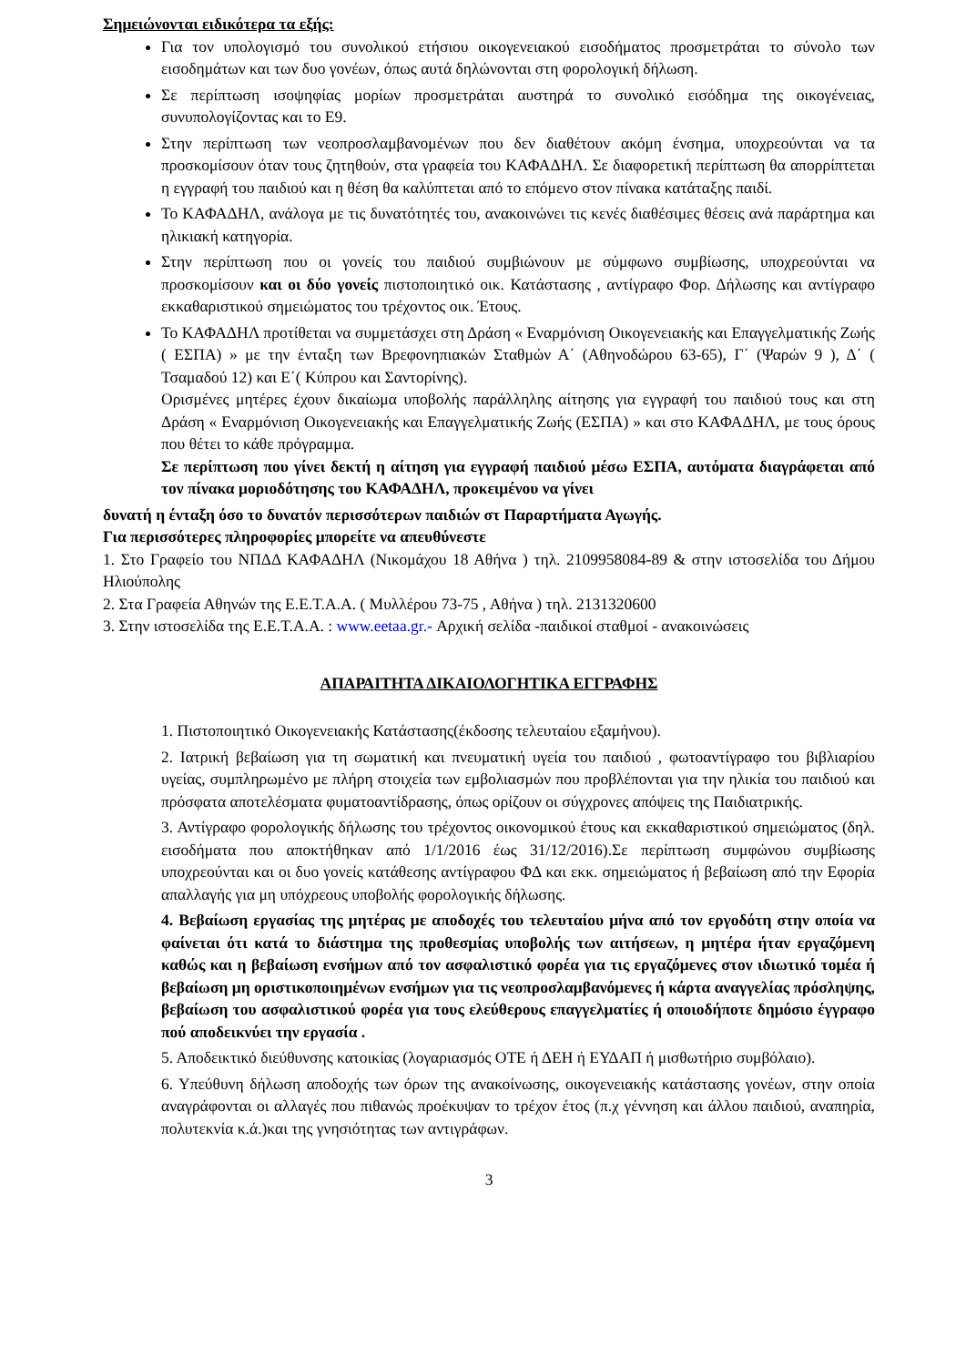Σημειώνονται ειδικότερα τα εξής:
Για τον υπολογισμό του συνολικού ετήσιου οικογενειακού εισοδήματος προσμετράται το σύνολο των εισοδημάτων και των δυο γονέων, όπως αυτά δηλώνονται στη φορολογική δήλωση.
Σε περίπτωση ισοψηφίας μορίων προσμετράται αυστηρά το συνολικό εισόδημα της οικογένειας, συνυπολογίζοντας και το Ε9.
Στην περίπτωση των νεοπροσλαμβανομένων που δεν διαθέτουν ακόμη ένσημα, υποχρεούνται να τα προσκομίσουν όταν τους ζητηθούν, στα γραφεία του ΚΑΦΑΔΗΛ. Σε διαφορετική περίπτωση θα απορρίπτεται η εγγραφή του παιδιού και η θέση θα καλύπτεται από το επόμενο στον πίνακα κατάταξης παιδί.
Το ΚΑΦΑΔΗΛ, ανάλογα με τις δυνατότητές του, ανακοινώνει τις κενές διαθέσιμες θέσεις ανά παράρτημα και ηλικιακή κατηγορία.
Στην περίπτωση που οι γονείς του παιδιού συμβιώνουν με σύμφωνο συμβίωσης, υποχρεούνται να προσκομίσουν και οι δύο γονείς πιστοποιητικό οικ. Κατάστασης , αντίγραφο Φορ. Δήλωσης και αντίγραφο εκκαθαριστικού σημειώματος του τρέχοντος οικ. Έτους.
Το ΚΑΦΑΔΗΛ προτίθεται να συμμετάσχει στη Δράση « Εναρμόνιση Οικογενειακής και Επαγγελματικής Ζωής ( ΕΣΠΑ) » με την ένταξη των Βρεφονηπιακών Σταθμών Α΄ (Αθηνοδώρου 63-65), Γ΄ (Ψαρών 9 ), Δ΄ ( Τσαμαδού 12) και Ε΄( Κύπρου και Σαντορίνης).
Ορισμένες μητέρες έχουν δικαίωμα υποβολής παράλληλης αίτησης για εγγραφή του παιδιού τους και στη Δράση « Εναρμόνιση Οικογενειακής και Επαγγελματικής Ζωής (ΕΣΠΑ) » και στο ΚΑΦΑΔΗΛ, με τους όρους που θέτει το κάθε πρόγραμμα.
Σε περίπτωση που γίνει δεκτή η αίτηση για εγγραφή παιδιού μέσω ΕΣΠΑ, αυτόματα διαγράφεται από τον πίνακα μοριοδότησης του ΚΑΦΑΔΗΛ, προκειμένου να γίνει
δυνατή η ένταξη όσο το δυνατόν περισσότερων παιδιών στ Παραρτήματα Αγωγής.
Για περισσότερες πληροφορίες μπορείτε να απευθύνεστε
1. Στο Γραφείο του ΝΠΔΔ ΚΑΦΑΔΗΛ (Νικομάχου 18 Αθήνα ) τηλ. 2109958084-89 & στην ιστοσελίδα του Δήμου Ηλιούπολης
2. Στα Γραφεία Αθηνών της Ε.Ε.Τ.Α.Α. ( Μυλλέρου 73-75 , Αθήνα ) τηλ. 2131320600
3. Στην ιστοσελίδα της Ε.Ε.Τ.Α.Α. : www.eetaa.gr.- Αρχική σελίδα -παιδικοί σταθμοί - ανακοινώσεις
ΑΠΑΡΑΙΤΗΤΑ ΔΙΚΑΙΟΛΟΓΗΤΙΚΑ ΕΓΓΡΑΦΗΣ
1. Πιστοποιητικό Οικογενειακής Κατάστασης(έκδοσης τελευταίου εξαμήνου).
2. Ιατρική βεβαίωση για τη σωματική και πνευματική υγεία του παιδιού , φωτοαντίγραφο του βιβλιαρίου υγείας, συμπληρωμένο με πλήρη στοιχεία των εμβολιασμών που προβλέπονται για την ηλικία του παιδιού και πρόσφατα αποτελέσματα φυματοαντίδρασης, όπως ορίζουν οι σύγχρονες απόψεις της Παιδιατρικής.
3. Αντίγραφο φορολογικής δήλωσης του τρέχοντος οικονομικού έτους και εκκαθαριστικού σημειώματος (δηλ. εισοδήματα που αποκτήθηκαν από 1/1/2016 έως 31/12/2016).Σε περίπτωση συμφώνου συμβίωσης υποχρεούνται και οι δυο γονείς κατάθεσης αντίγραφου ΦΔ και εκκ. σημειώματος ή βεβαίωση από την Εφορία απαλλαγής για μη υπόχρεους υποβολής φορολογικής δήλωσης.
4. Βεβαίωση εργασίας της μητέρας με αποδοχές του τελευταίου μήνα από τον εργοδότη στην οποία να φαίνεται ότι κατά το διάστημα της προθεσμίας υποβολής των αιτήσεων, η μητέρα ήταν εργαζόμενη καθώς και η βεβαίωση ενσήμων από τον ασφαλιστικό φορέα για τις εργαζόμενες στον ιδιωτικό τομέα ή βεβαίωση μη οριστικοποιημένων ενσήμων για τις νεοπροσλαμβανόμενες ή κάρτα αναγγελίας πρόσληψης, βεβαίωση του ασφαλιστικού φορέα για τους ελεύθερους επαγγελματίες ή οποιοδήποτε δημόσιο έγγραφο πού αποδεικνύει την εργασία .
5. Αποδεικτικό διεύθυνσης κατοικίας (λογαριασμός ΟΤΕ ή ΔΕΗ ή ΕΥΔΑΠ ή μισθωτήριο συμβόλαιο).
6. Υπεύθυνη δήλωση αποδοχής των όρων της ανακοίνωσης, οικογενειακής κατάστασης γονέων, στην οποία αναγράφονται οι αλλαγές που πιθανώς προέκυψαν το τρέχον έτος (π.χ γέννηση και άλλου παιδιού, αναπηρία, πολυτεκνία κ.ά.)και της γνησιότητας των αντιγράφων.
3